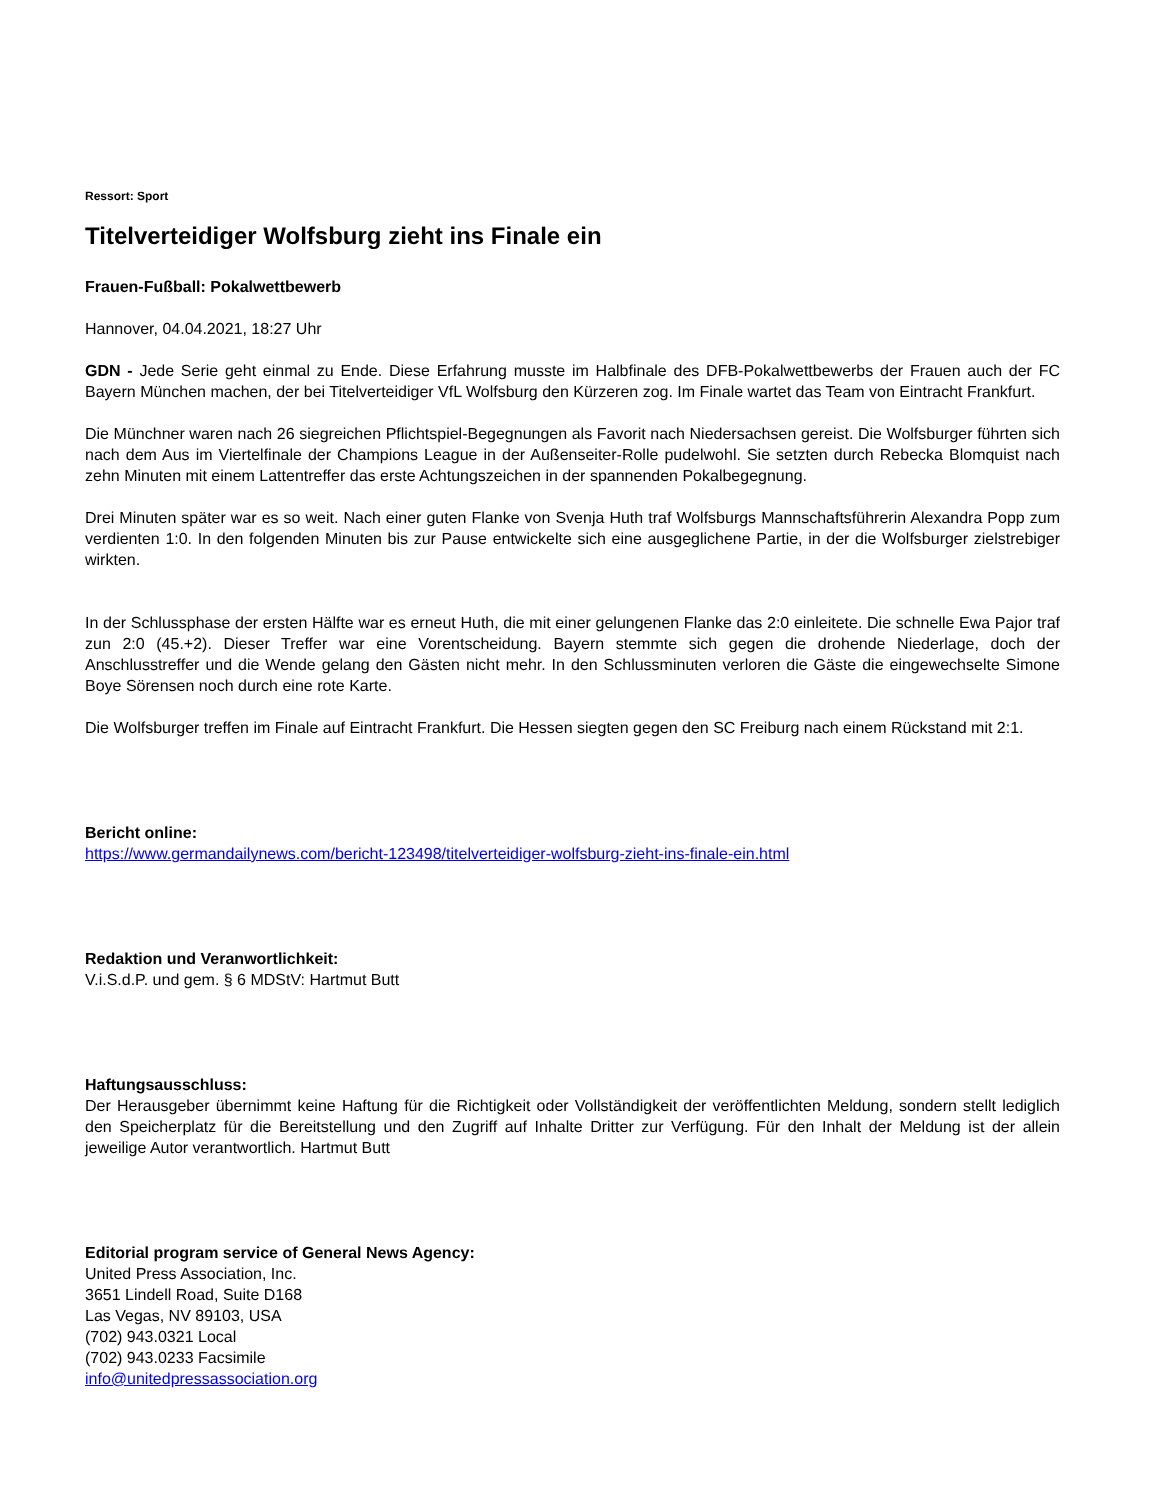Ressort: Sport
Titelverteidiger Wolfsburg zieht ins Finale ein
Frauen-Fußball: Pokalwettbewerb
Hannover, 04.04.2021, 18:27 Uhr
GDN - Jede Serie geht einmal zu Ende. Diese Erfahrung musste im Halbfinale des DFB-Pokalwettbewerbs der Frauen auch der FC Bayern München machen, der bei Titelverteidiger VfL Wolfsburg den Kürzeren zog. Im Finale wartet das Team von Eintracht Frankfurt.
Die Münchner waren nach 26 siegreichen Pflichtspiel-Begegnungen als Favorit nach Niedersachsen gereist. Die Wolfsburger führten sich nach dem Aus im Viertelfinale der Champions League in der Außenseiter-Rolle pudelwohl. Sie setzten durch Rebecka Blomquist nach zehn Minuten mit einem Lattentreffer das erste Achtungszeichen in der spannenden Pokalbegegnung.
Drei Minuten später war es so weit. Nach einer guten Flanke von Svenja Huth traf Wolfsburgs Mannschaftsführerin Alexandra Popp zum verdienten 1:0. In den folgenden Minuten bis zur Pause entwickelte sich eine ausgeglichene Partie, in der die Wolfsburger zielstrebiger wirkten.
In der Schlussphase der ersten Hälfte war es erneut Huth, die mit einer gelungenen Flanke das 2:0 einleitete. Die schnelle Ewa Pajor traf zun 2:0 (45.+2). Dieser Treffer war eine Vorentscheidung. Bayern stemmte sich gegen die drohende Niederlage, doch der Anschlusstreffer und die Wende gelang den Gästen nicht mehr. In den Schlussminuten verloren die Gäste die eingewechselte Simone Boye Sörensen noch durch eine rote Karte.
Die Wolfsburger treffen im Finale auf Eintracht Frankfurt. Die Hessen siegten gegen den SC Freiburg nach einem Rückstand mit 2:1.
Bericht online:
https://www.germandailynews.com/bericht-123498/titelverteidiger-wolfsburg-zieht-ins-finale-ein.html
Redaktion und Veranwortlichkeit:
V.i.S.d.P. und gem. § 6 MDStV: Hartmut Butt
Haftungsausschluss:
Der Herausgeber übernimmt keine Haftung für die Richtigkeit oder Vollständigkeit der veröffentlichten Meldung, sondern stellt lediglich den Speicherplatz für die Bereitstellung und den Zugriff auf Inhalte Dritter zur Verfügung. Für den Inhalt der Meldung ist der allein jeweilige Autor verantwortlich. Hartmut Butt
Editorial program service of General News Agency:
United Press Association, Inc.
3651 Lindell Road, Suite D168
Las Vegas, NV 89103, USA
(702) 943.0321 Local
(702) 943.0233 Facsimile
info@unitedpressassociation.org